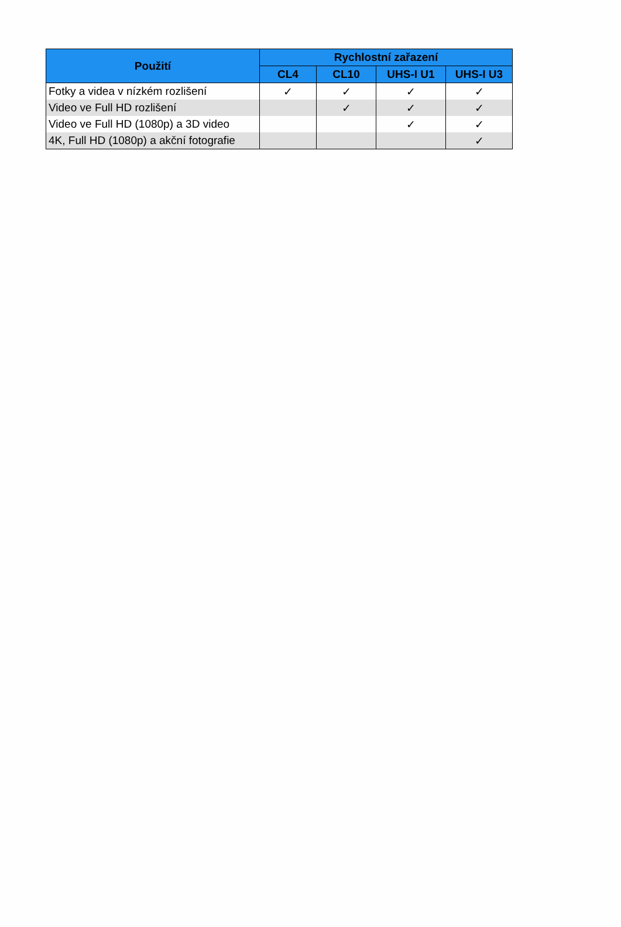| Použití | Rychlostní zařazení | | | |
| --- | --- | --- | --- | --- |
| | CL4 | CL10 | UHS-I U1 | UHS-I U3 |
| Fotky a videa v nízkém rozlišení | ✓ | ✓ | ✓ | ✓ |
| Video ve Full HD rozlišení | | ✓ | ✓ | ✓ |
| Video ve Full HD (1080p) a 3D video | | | ✓ | ✓ |
| 4K, Full HD (1080p) a akční fotografie | | | | ✓ |